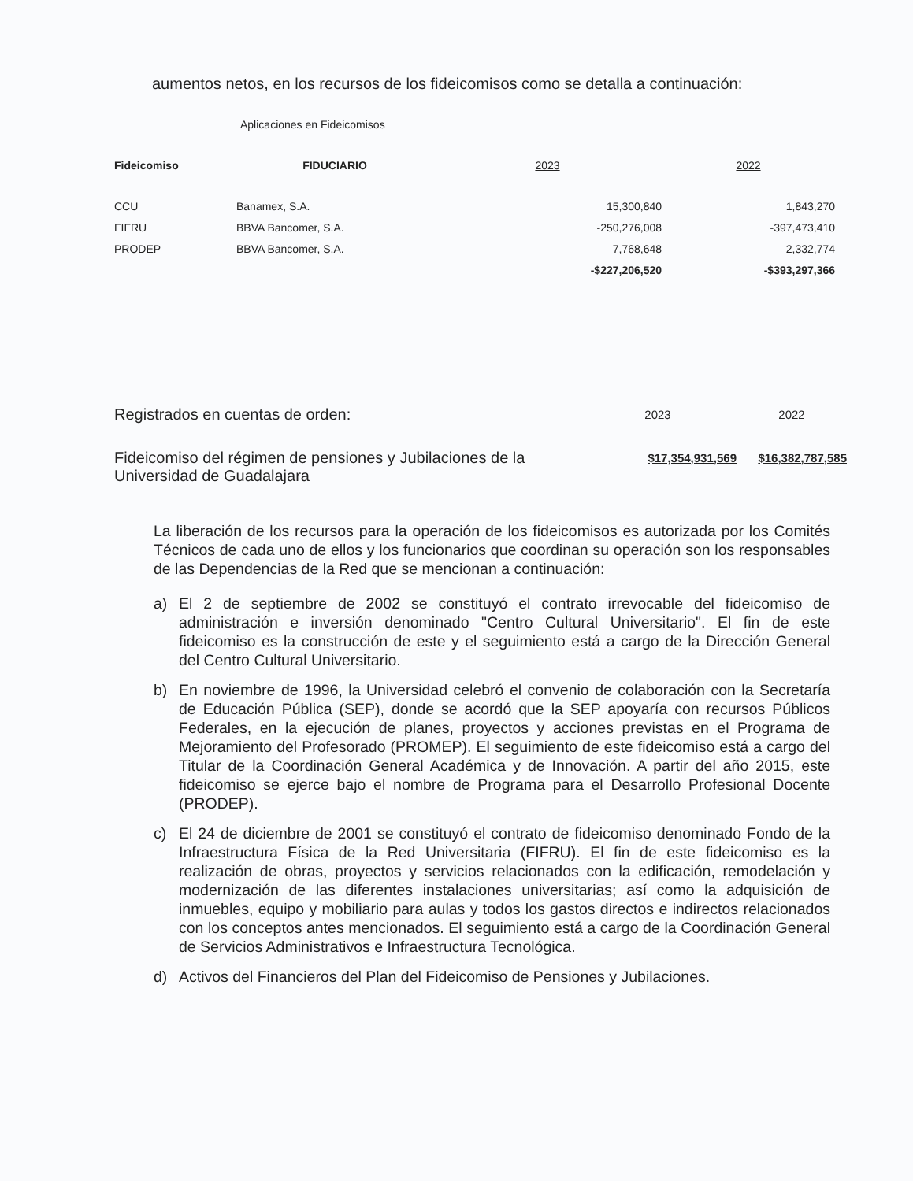aumentos netos, en los recursos de los fideicomisos como se detalla a continuación:
Aplicaciones en Fideicomisos
| Fideicomiso | FIDUCIARIO | 2023 | 2022 |
| --- | --- | --- | --- |
| CCU | Banamex, S.A. | 15,300,840 | 1,843,270 |
| FIFRU | BBVA Bancomer, S.A. | -250,276,008 | -397,473,410 |
| PRODEP | BBVA Bancomer, S.A. | 7,768,648 | 2,332,774 |
| | | -$227,206,520 | -$393,297,366 |
| Registrados en cuentas de orden: | 2023 | 2022 |
| Fideicomiso del régimen de pensiones y Jubilaciones de la Universidad de Guadalajara | $17,354,931,569 | $16,382,787,585 |
La liberación de los recursos para la operación de los fideicomisos es autorizada por los Comités Técnicos de cada uno de ellos y los funcionarios que coordinan su operación son los responsables de las Dependencias de la Red que se mencionan a continuación:
a) El 2 de septiembre de 2002 se constituyó el contrato irrevocable del fideicomiso de administración e inversión denominado "Centro Cultural Universitario". El fin de este fideicomiso es la construcción de este y el seguimiento está a cargo de la Dirección General del Centro Cultural Universitario.
b) En noviembre de 1996, la Universidad celebró el convenio de colaboración con la Secretaría de Educación Pública (SEP), donde se acordó que la SEP apoyaría con recursos Públicos Federales, en la ejecución de planes, proyectos y acciones previstas en el Programa de Mejoramiento del Profesorado (PROMEP). El seguimiento de este fideicomiso está a cargo del Titular de la Coordinación General Académica y de Innovación. A partir del año 2015, este fideicomiso se ejerce bajo el nombre de Programa para el Desarrollo Profesional Docente (PRODEP).
c) El 24 de diciembre de 2001 se constituyó el contrato de fideicomiso denominado Fondo de la Infraestructura Física de la Red Universitaria (FIFRU). El fin de este fideicomiso es la realización de obras, proyectos y servicios relacionados con la edificación, remodelación y modernización de las diferentes instalaciones universitarias; así como la adquisición de inmuebles, equipo y mobiliario para aulas y todos los gastos directos e indirectos relacionados con los conceptos antes mencionados. El seguimiento está a cargo de la Coordinación General de Servicios Administrativos e Infraestructura Tecnológica.
d) Activos del Financieros del Plan del Fideicomiso de Pensiones y Jubilaciones.